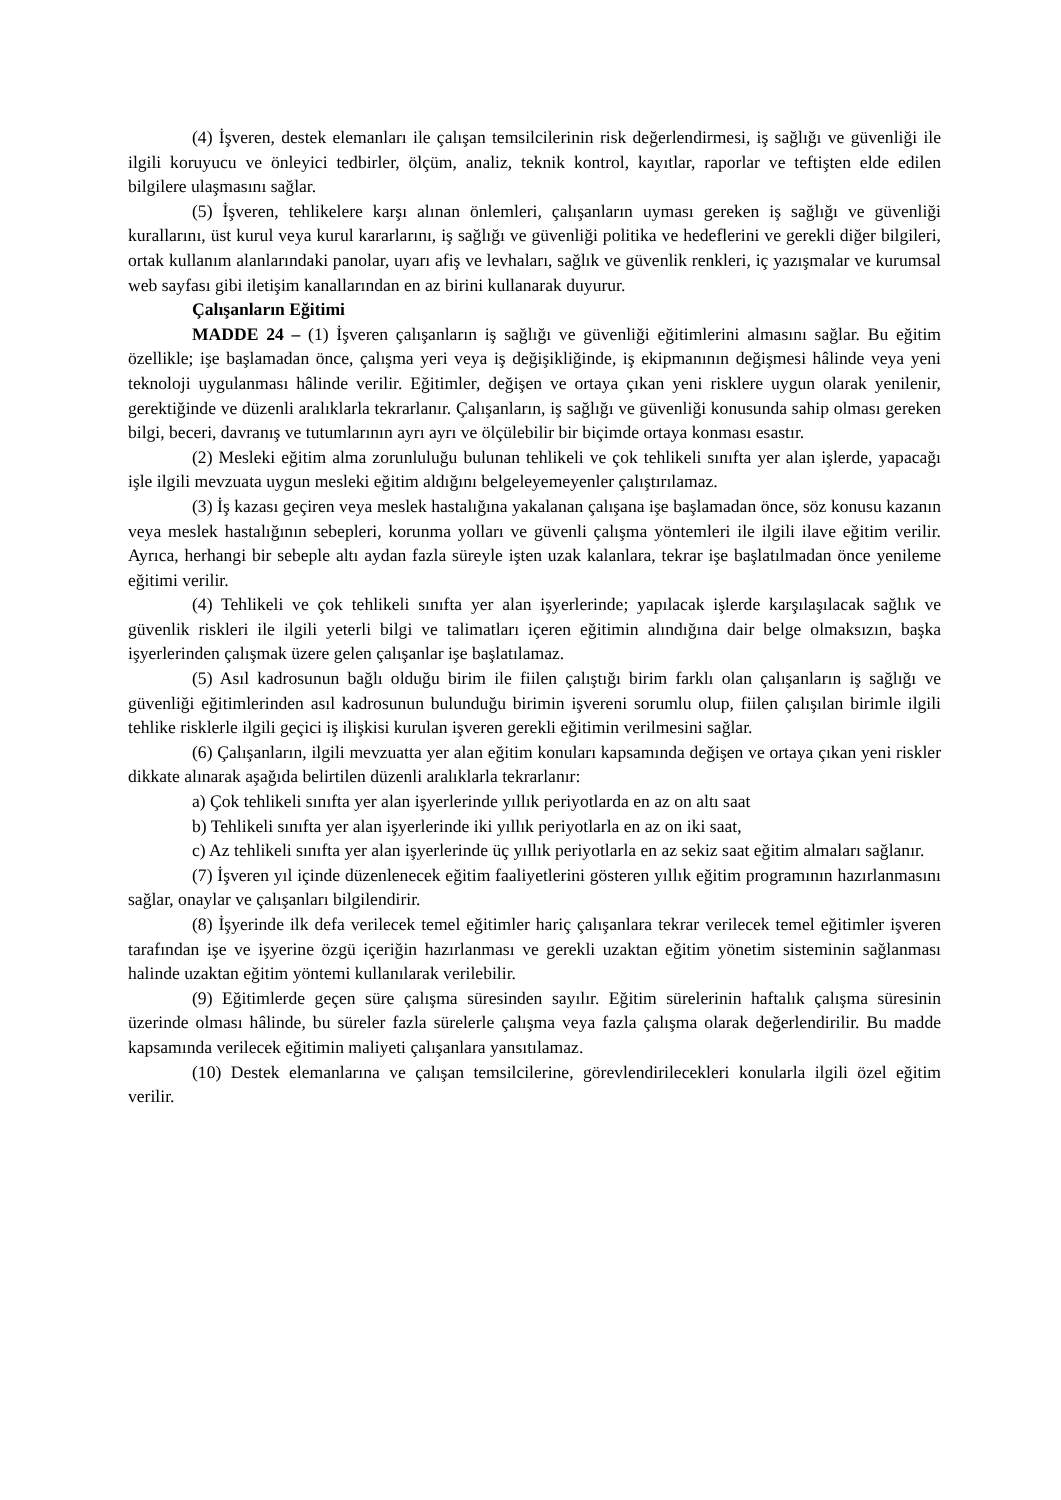(4) İşveren, destek elemanları ile çalışan temsilcilerinin risk değerlendirmesi, iş sağlığı ve güvenliği ile ilgili koruyucu ve önleyici tedbirler, ölçüm, analiz, teknik kontrol, kayıtlar, raporlar ve teftişten elde edilen bilgilere ulaşmasını sağlar.
(5) İşveren, tehlikelere karşı alınan önlemleri, çalışanların uyması gereken iş sağlığı ve güvenliği kurallarını, üst kurul veya kurul kararlarını, iş sağlığı ve güvenliği politika ve hedeflerini ve gerekli diğer bilgileri, ortak kullanım alanlarındaki panolar, uyarı afiş ve levhaları, sağlık ve güvenlik renkleri, iç yazışmalar ve kurumsal web sayfası gibi iletişim kanallarından en az birini kullanarak duyurur.
Çalışanların Eğitimi
MADDE 24 – (1) İşveren çalışanların iş sağlığı ve güvenliği eğitimlerini almasını sağlar. Bu eğitim özellikle; işe başlamadan önce, çalışma yeri veya iş değişikliğinde, iş ekipmanının değişmesi hâlinde veya yeni teknoloji uygulanması hâlinde verilir. Eğitimler, değişen ve ortaya çıkan yeni risklere uygun olarak yenilenir, gerektiğinde ve düzenli aralıklarla tekrarlanır. Çalışanların, iş sağlığı ve güvenliği konusunda sahip olması gereken bilgi, beceri, davranış ve tutumlarının ayrı ayrı ve ölçülebilir bir biçimde ortaya konması esastır.
(2) Mesleki eğitim alma zorunluluğu bulunan tehlikeli ve çok tehlikeli sınıfta yer alan işlerde, yapacağı işle ilgili mevzuata uygun mesleki eğitim aldığını belgeleyemeyenler çalıştırılamaz.
(3) İş kazası geçiren veya meslek hastalığına yakalanan çalışana işe başlamadan önce, söz konusu kazanın veya meslek hastalığının sebepleri, korunma yolları ve güvenli çalışma yöntemleri ile ilgili ilave eğitim verilir. Ayrıca, herhangi bir sebeple altı aydan fazla süreyle işten uzak kalanlara, tekrar işe başlatılmadan önce yenileme eğitimi verilir.
(4) Tehlikeli ve çok tehlikeli sınıfta yer alan işyerlerinde; yapılacak işlerde karşılaşılacak sağlık ve güvenlik riskleri ile ilgili yeterli bilgi ve talimatları içeren eğitimin alındığına dair belge olmaksızın, başka işyerlerinden çalışmak üzere gelen çalışanlar işe başlatılamaz.
(5) Asıl kadrosunun bağlı olduğu birim ile fiilen çalıştığı birim farklı olan çalışanların iş sağlığı ve güvenliği eğitimlerinden asıl kadrosunun bulunduğu birimin işvereni sorumlu olup, fiilen çalışılan birimle ilgili tehlike risklerle ilgili geçici iş ilişkisi kurulan işveren gerekli eğitimin verilmesini sağlar.
(6) Çalışanların, ilgili mevzuatta yer alan eğitim konuları kapsamında değişen ve ortaya çıkan yeni riskler dikkate alınarak aşağıda belirtilen düzenli aralıklarla tekrarlanır:
a) Çok tehlikeli sınıfta yer alan işyerlerinde yıllık periyotlarda en az on altı saat
b) Tehlikeli sınıfta yer alan işyerlerinde iki yıllık periyotlarla en az on iki saat,
c) Az tehlikeli sınıfta yer alan işyerlerinde üç yıllık periyotlarla en az sekiz saat eğitim almaları sağlanır.
(7) İşveren yıl içinde düzenlenecek eğitim faaliyetlerini gösteren yıllık eğitim programının hazırlanmasını sağlar, onaylar ve çalışanları bilgilendirir.
(8) İşyerinde ilk defa verilecek temel eğitimler hariç çalışanlara tekrar verilecek temel eğitimler işveren tarafından işe ve işyerine özgü içeriğin hazırlanması ve gerekli uzaktan eğitim yönetim sisteminin sağlanması halinde uzaktan eğitim yöntemi kullanılarak verilebilir.
(9) Eğitimlerde geçen süre çalışma süresinden sayılır. Eğitim sürelerinin haftalık çalışma süresinin üzerinde olması hâlinde, bu süreler fazla sürelerle çalışma veya fazla çalışma olarak değerlendirilir. Bu madde kapsamında verilecek eğitimin maliyeti çalışanlara yansıtılamaz.
(10) Destek elemanlarına ve çalışan temsilcilerine, görevlendirilecekleri konularla ilgili özel eğitim verilir.